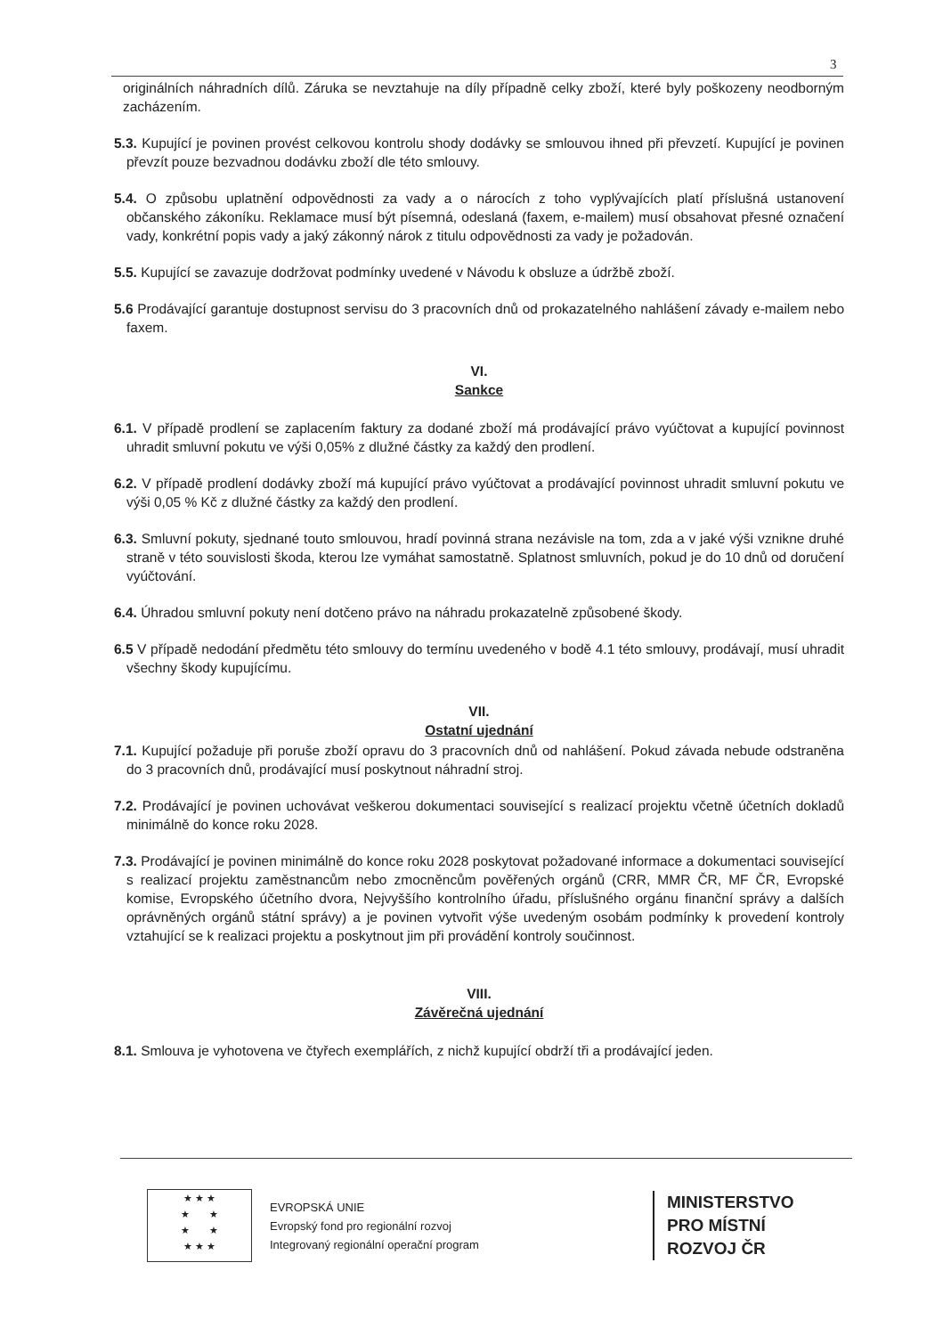3
originálních náhradních dílů. Záruka se nevztahuje na díly případně celky zboží, které byly poškozeny neodborným zacházením.
5.3. Kupující je povinen provést celkovou kontrolu shody dodávky se smlouvou ihned při převzetí. Kupující je povinen převzít pouze bezvadnou dodávku zboží dle této smlouvy.
5.4. O způsobu uplatnění odpovědnosti za vady a o nárocích z toho vyplývajících platí příslušná ustanovení občanského zákoníku. Reklamace musí být písemná, odeslaná (faxem, e-mailem) musí obsahovat přesné označení vady, konkrétní popis vady a jaký zákonný nárok z titulu odpovědnosti za vady je požadován.
5.5. Kupující se zavazuje dodržovat podmínky uvedené v Návodu k obsluze a údržbě zboží.
5.6 Prodávající garantuje dostupnost servisu do 3 pracovních dnů od prokazatelného nahlášení závady e-mailem nebo faxem.
VI.
Sankce
6.1. V případě prodlení se zaplacením faktury za dodané zboží má prodávající právo vyúčtovat a kupující povinnost uhradit smluvní pokutu ve výši 0,05% z dlužné částky za každý den prodlení.
6.2. V případě prodlení dodávky zboží má kupující právo vyúčtovat a prodávající povinnost uhradit smluvní pokutu ve výši 0,05 % Kč z dlužné částky za každý den prodlení.
6.3. Smluvní pokuty, sjednané touto smlouvou, hradí povinná strana nezávisle na tom, zda a v jaké výši vznikne druhé straně v této souvislosti škoda, kterou lze vymáhat samostatně. Splatnost smluvních, pokud je do 10 dnů od doručení vyúčtování.
6.4. Úhradou smluvní pokuty není dotčeno právo na náhradu prokazatelně způsobené škody.
6.5 V případě nedodání předmětu této smlouvy do termínu uvedeného v bodě 4.1 této smlouvy, prodávají, musí uhradit všechny škody kupujícímu.
VII.
Ostatní ujednání
7.1. Kupující požaduje při poruše zboží opravu do 3 pracovních dnů od nahlášení. Pokud závada nebude odstraněna do 3 pracovních dnů, prodávající musí poskytnout náhradní stroj.
7.2. Prodávající je povinen uchovávat veškerou dokumentaci související s realizací projektu včetně účetních dokladů minimálně do konce roku 2028.
7.3. Prodávající je povinen minimálně do konce roku 2028 poskytovat požadované informace a dokumentaci související s realizací projektu zaměstnancům nebo zmocněncům pověřených orgánů (CRR, MMR ČR, MF ČR, Evropské komise, Evropského účetního dvora, Nejvyššího kontrolního úřadu, příslušného orgánu finanční správy a dalších oprávněných orgánů státní správy) a je povinen vytvořit výše uvedeným osobám podmínky k provedení kontroly vztahující se k realizaci projektu a poskytnout jim při provádění kontroly součinnost.
VIII.
Závěrečná ujednání
8.1. Smlouva je vyhotovena ve čtyřech exemplářích, z nichž kupující obdrží tři a prodávající jeden.
★ ★ ★
★ ★
★ ★
★ ★ ★
EVROPSKÁ UNIE
Evropský fond pro regionální rozvoj
Integrovaný regionální operační program
MINISTERSTVO
PRO MÍSTNÍ
ROZVOJ ČR